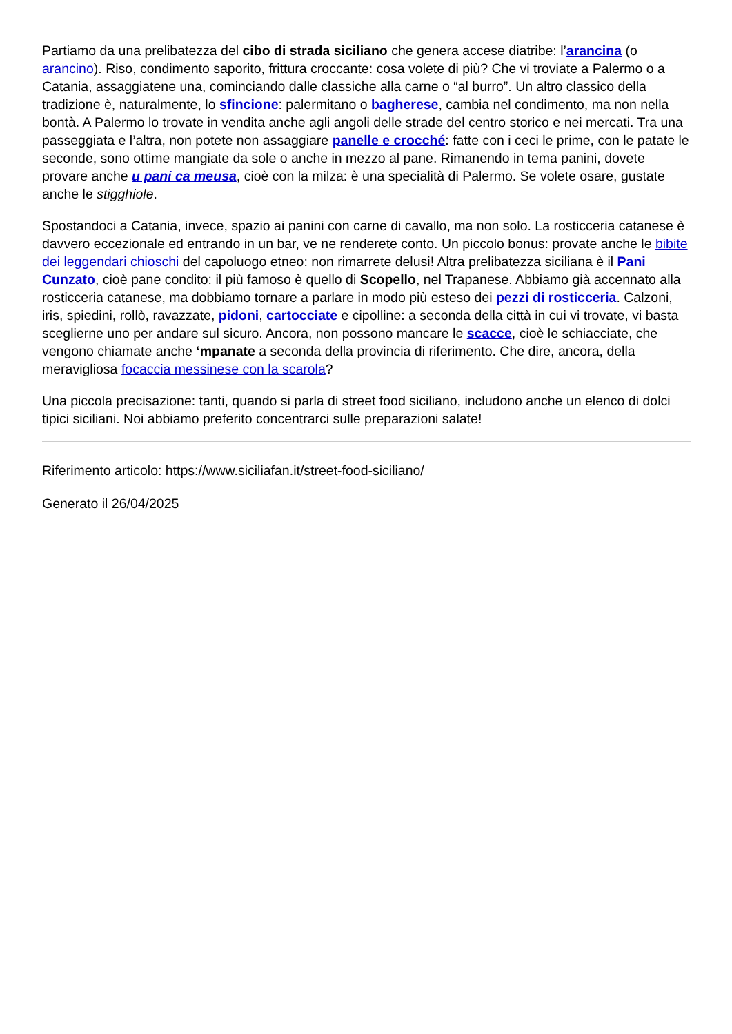Partiamo da una prelibatezza del cibo di strada siciliano che genera accese diatribe: l’arancina (o arancino). Riso, condimento saporito, frittura croccante: cosa volete di più? Che vi troviate a Palermo o a Catania, assaggiatene una, cominciando dalle classiche alla carne o “al burro”. Un altro classico della tradizione è, naturalmente, lo sfincione: palermitano o bagherese, cambia nel condimento, ma non nella bontà. A Palermo lo trovate in vendita anche agli angoli delle strade del centro storico e nei mercati. Tra una passeggiata e l’altra, non potete non assaggiare panelle e crocché: fatte con i ceci le prime, con le patate le seconde, sono ottime mangiate da sole o anche in mezzo al pane. Rimanendo in tema panini, dovete provare anche u pani ca meusa, cioè con la milza: è una specialità di Palermo. Se volete osare, gustate anche le stigghiole.
Spostandoci a Catania, invece, spazio ai panini con carne di cavallo, ma non solo. La rosticceria catanese è davvero eccezionale ed entrando in un bar, ve ne renderete conto. Un piccolo bonus: provate anche le bibite dei leggendari chioschi del capoluogo etneo: non rimarrete delusi! Altra prelibatezza siciliana è il Pani Cunzato, cioè pane condito: il più famoso è quello di Scopello, nel Trapanese. Abbiamo già accennato alla rosticceria catanese, ma dobbiamo tornare a parlare in modo più esteso dei pezzi di rosticceria. Calzoni, iris, spiedini, rollò, ravazzate, pidoni, cartocciate e cipolline: a seconda della città in cui vi trovate, vi basta sceglierne uno per andare sul sicuro. Ancora, non possono mancare le scacce, cioè le schiacciate, che vengono chiamate anche ‘mpanate a seconda della provincia di riferimento. Che dire, ancora, della meravigliosa focaccia messinese con la scarola?
Una piccola precisazione: tanti, quando si parla di street food siciliano, includono anche un elenco di dolci tipici siciliani. Noi abbiamo preferito concentrarci sulle preparazioni salate!
Riferimento articolo: https://www.siciliafan.it/street-food-siciliano/
Generato il 26/04/2025